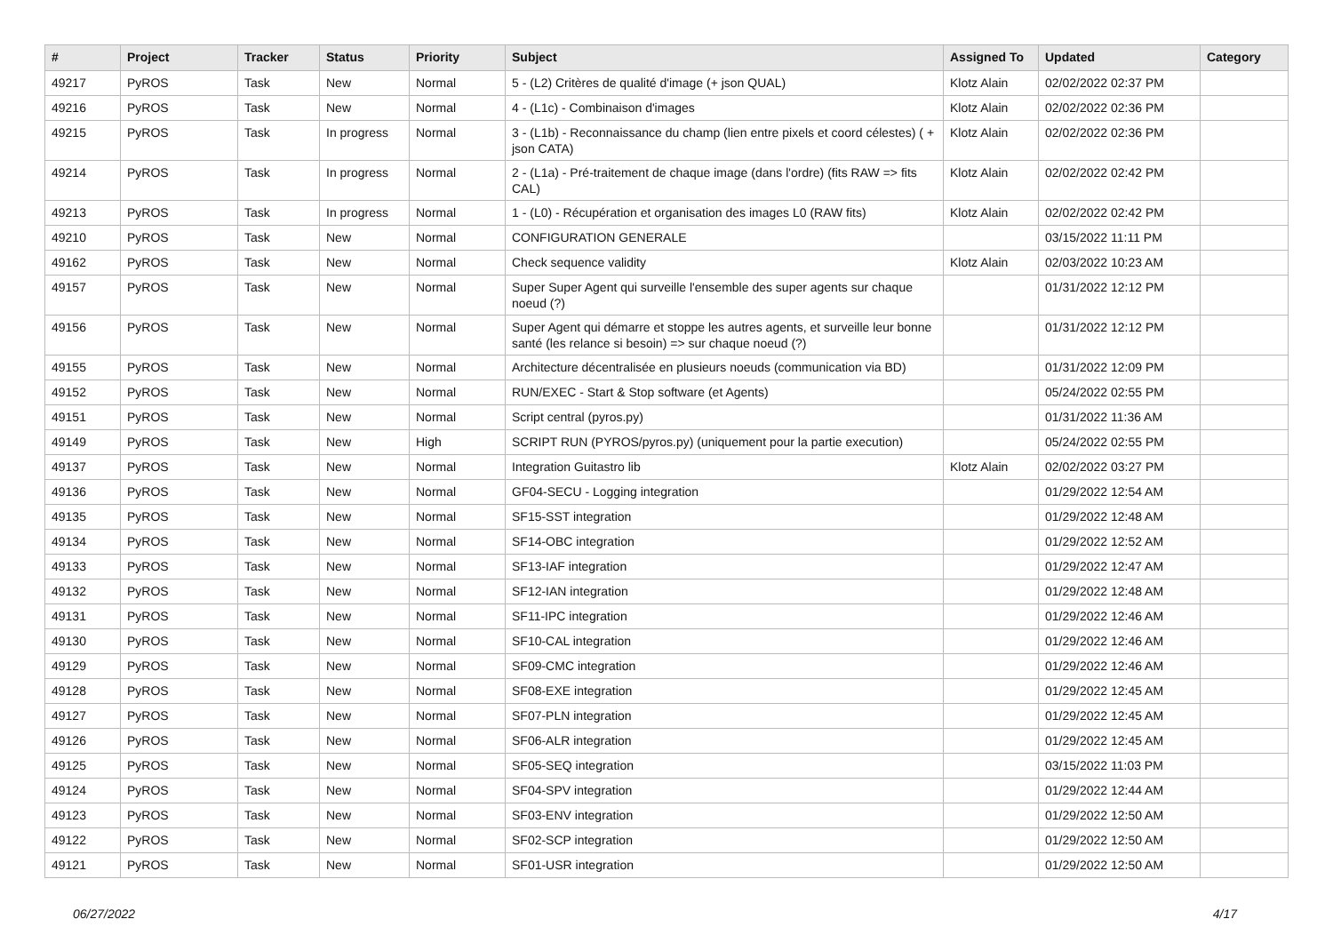| # | Project | Tracker | Status | Priority | Subject | Assigned To | Updated | Category |
| --- | --- | --- | --- | --- | --- | --- | --- | --- |
| 49217 | PyROS | Task | New | Normal | 5 - (L2) Critères de qualité d'image (+ json QUAL) | Klotz Alain | 02/02/2022 02:37 PM | |
| 49216 | PyROS | Task | New | Normal | 4 - (L1c) - Combinaison d'images | Klotz Alain | 02/02/2022 02:36 PM | |
| 49215 | PyROS | Task | In progress | Normal | 3 - (L1b) - Reconnaissance du champ (lien entre pixels et coord célestes) ( + json CATA) | Klotz Alain | 02/02/2022 02:36 PM | |
| 49214 | PyROS | Task | In progress | Normal | 2 - (L1a) - Pré-traitement de chaque image (dans l'ordre) (fits RAW => fits CAL) | Klotz Alain | 02/02/2022 02:42 PM | |
| 49213 | PyROS | Task | In progress | Normal | 1 - (L0) - Récupération et organisation des images L0 (RAW fits) | Klotz Alain | 02/02/2022 02:42 PM | |
| 49210 | PyROS | Task | New | Normal | CONFIGURATION GENERALE | | 03/15/2022 11:11 PM | |
| 49162 | PyROS | Task | New | Normal | Check sequence validity | Klotz Alain | 02/03/2022 10:23 AM | |
| 49157 | PyROS | Task | New | Normal | Super Super Agent qui surveille l'ensemble des super agents sur chaque noeud (?) | | 01/31/2022 12:12 PM | |
| 49156 | PyROS | Task | New | Normal | Super Agent qui démarre et stoppe les autres agents, et surveille leur bonne santé (les relance si besoin) => sur chaque noeud (?) | | 01/31/2022 12:12 PM | |
| 49155 | PyROS | Task | New | Normal | Architecture décentralisée en plusieurs noeuds (communication via BD) | | 01/31/2022 12:09 PM | |
| 49152 | PyROS | Task | New | Normal | RUN/EXEC - Start & Stop software (et Agents) | | 05/24/2022 02:55 PM | |
| 49151 | PyROS | Task | New | Normal | Script central (pyros.py) | | 01/31/2022 11:36 AM | |
| 49149 | PyROS | Task | New | High | SCRIPT RUN (PYROS/pyros.py) (uniquement pour la partie execution) | | 05/24/2022 02:55 PM | |
| 49137 | PyROS | Task | New | Normal | Integration Guitastro lib | Klotz Alain | 02/02/2022 03:27 PM | |
| 49136 | PyROS | Task | New | Normal | GF04-SECU - Logging integration | | 01/29/2022 12:54 AM | |
| 49135 | PyROS | Task | New | Normal | SF15-SST integration | | 01/29/2022 12:48 AM | |
| 49134 | PyROS | Task | New | Normal | SF14-OBC integration | | 01/29/2022 12:52 AM | |
| 49133 | PyROS | Task | New | Normal | SF13-IAF integration | | 01/29/2022 12:47 AM | |
| 49132 | PyROS | Task | New | Normal | SF12-IAN integration | | 01/29/2022 12:48 AM | |
| 49131 | PyROS | Task | New | Normal | SF11-IPC integration | | 01/29/2022 12:46 AM | |
| 49130 | PyROS | Task | New | Normal | SF10-CAL integration | | 01/29/2022 12:46 AM | |
| 49129 | PyROS | Task | New | Normal | SF09-CMC integration | | 01/29/2022 12:46 AM | |
| 49128 | PyROS | Task | New | Normal | SF08-EXE integration | | 01/29/2022 12:45 AM | |
| 49127 | PyROS | Task | New | Normal | SF07-PLN integration | | 01/29/2022 12:45 AM | |
| 49126 | PyROS | Task | New | Normal | SF06-ALR integration | | 01/29/2022 12:45 AM | |
| 49125 | PyROS | Task | New | Normal | SF05-SEQ integration | | 03/15/2022 11:03 PM | |
| 49124 | PyROS | Task | New | Normal | SF04-SPV integration | | 01/29/2022 12:44 AM | |
| 49123 | PyROS | Task | New | Normal | SF03-ENV integration | | 01/29/2022 12:50 AM | |
| 49122 | PyROS | Task | New | Normal | SF02-SCP integration | | 01/29/2022 12:50 AM | |
| 49121 | PyROS | Task | New | Normal | SF01-USR integration | | 01/29/2022 12:50 AM | |
06/27/2022 4/17